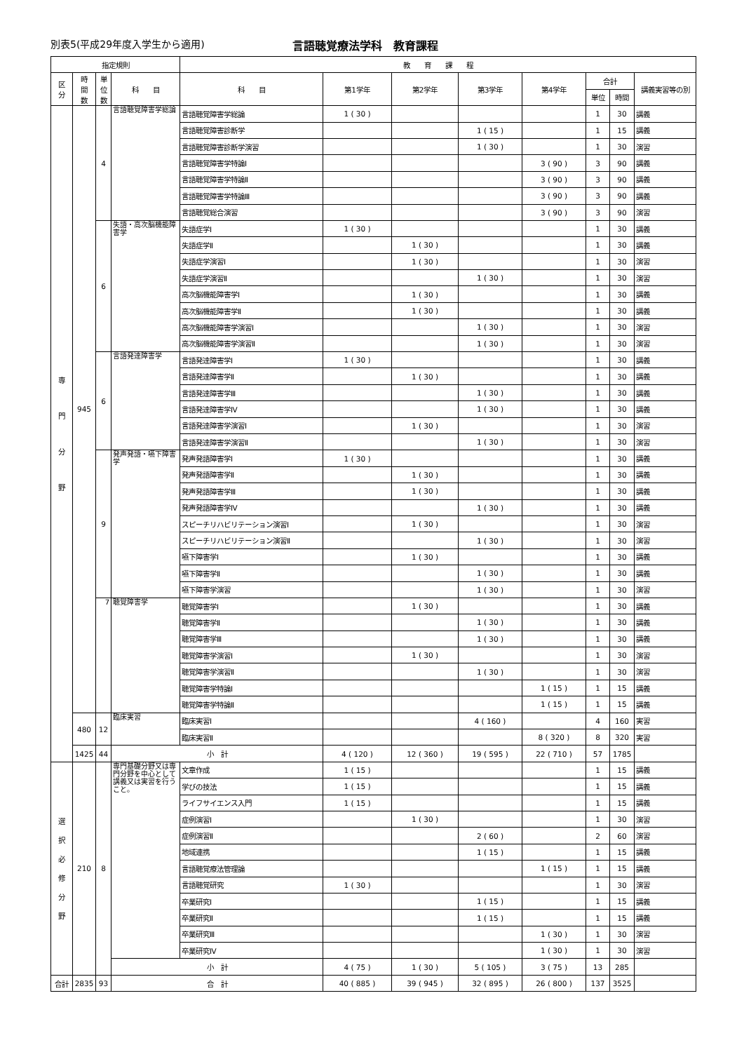別表5(平成29年度入学生から適用) 言語聴覚療法学科　教育課程
| 指定規則 | | | | 教 育 課 程 | | | | | | | |
| --- | --- | --- | --- | --- | --- | --- | --- | --- | --- | --- | --- |
| 区 分 | 時 間 数 | 単 位 数 | 科 目 | 科 目 | 第1学年 | 第2学年 | 第3学年 | 第4学年 | 合計 | | 講義実習等の別 |
| | | | | | | | | | 単位 | 時間 | |
| 専 門 分 野 | 945 | 4 | 言語聴覚障害学総論 | 言語聴覚障害学総論 | 1 ( 30 ) | | | | 1 | 30 | 講義 |
| | | | | 言語聴覚障害診断学 | | | 1 ( 15 ) | | 1 | 15 | 講義 |
| | | | | 言語聴覚障害診断学演習 | | | 1 ( 30 ) | | 1 | 30 | 演習 |
| | | | | 言語聴覚障害学特論Ⅰ | | | | 3 ( 90 ) | 3 | 90 | 講義 |
| | | | | 言語聴覚障害学特論Ⅱ | | | | 3 ( 90 ) | 3 | 90 | 講義 |
| | | | | 言語聴覚障害学特論Ⅲ | | | | 3 ( 90 ) | 3 | 90 | 講義 |
| | | | | 言語聴覚総合演習 | | | | 3 ( 90 ) | 3 | 90 | 演習 |
| | | 6 | 失語・高次脳機能障害学 | 失語症学Ⅰ | 1 ( 30 ) | | | | 1 | 30 | 講義 |
| | | | | 失語症学Ⅱ | | 1 ( 30 ) | | | 1 | 30 | 講義 |
| | | | | 失語症学演習Ⅰ | | 1 ( 30 ) | | | 1 | 30 | 演習 |
| | | | | 失語症学演習Ⅱ | | | 1 ( 30 ) | | 1 | 30 | 演習 |
| | | | | 高次脳機能障害学Ⅰ | | 1 ( 30 ) | | | 1 | 30 | 講義 |
| | | | | 高次脳機能障害学Ⅱ | | 1 ( 30 ) | | | 1 | 30 | 講義 |
| | | | | 高次脳機能障害学演習Ⅰ | | | 1 ( 30 ) | | 1 | 30 | 演習 |
| | | | | 高次脳機能障害学演習Ⅱ | | | 1 ( 30 ) | | 1 | 30 | 演習 |
| | | 6 | 言語発達障害学 | 言語発達障害学Ⅰ | 1 ( 30 ) | | | | 1 | 30 | 講義 |
| | | | | 言語発達障害学Ⅱ | | 1 ( 30 ) | | | 1 | 30 | 講義 |
| | | | | 言語発達障害学Ⅲ | | | 1 ( 30 ) | | 1 | 30 | 講義 |
| | | | | 言語発達障害学Ⅳ | | | 1 ( 30 ) | | 1 | 30 | 講義 |
| | | | | 言語発達障害学演習Ⅰ | | 1 ( 30 ) | | | 1 | 30 | 演習 |
| | | | | 言語発達障害学演習Ⅱ | | | 1 ( 30 ) | | 1 | 30 | 演習 |
| | | 9 | 発声発語・嚥下障害学 | 発声発語障害学Ⅰ | 1 ( 30 ) | | | | 1 | 30 | 講義 |
| | | | | 発声発語障害学Ⅱ | | 1 ( 30 ) | | | 1 | 30 | 講義 |
| | | | | 発声発語障害学Ⅲ | | 1 ( 30 ) | | | 1 | 30 | 講義 |
| | | | | 発声発語障害学Ⅳ | | | 1 ( 30 ) | | 1 | 30 | 講義 |
| | | | | スピーチリハビリテーション演習Ⅰ | | 1 ( 30 ) | | | 1 | 30 | 演習 |
| | | | | スピーチリハビリテーション演習Ⅱ | | | 1 ( 30 ) | | 1 | 30 | 演習 |
| | | | | 嚥下障害学Ⅰ | | 1 ( 30 ) | | | 1 | 30 | 講義 |
| | | | | 嚥下障害学Ⅱ | | | 1 ( 30 ) | | 1 | 30 | 講義 |
| | | | | 嚥下障害学演習 | | | 1 ( 30 ) | | 1 | 30 | 演習 |
| | | 7 | 聴覚障害学 | 聴覚障害学Ⅰ | | 1 ( 30 ) | | | 1 | 30 | 講義 |
| | | | | 聴覚障害学Ⅱ | | | 1 ( 30 ) | | 1 | 30 | 講義 |
| | | | | 聴覚障害学Ⅲ | | | 1 ( 30 ) | | 1 | 30 | 講義 |
| | | | | 聴覚障害学演習Ⅰ | | 1 ( 30 ) | | | 1 | 30 | 演習 |
| | | | | 聴覚障害学演習Ⅱ | | | 1 ( 30 ) | | 1 | 30 | 演習 |
| | | | | 聴覚障害学特論Ⅰ | | | | 1 ( 15 ) | 1 | 15 | 講義 |
| | | | | 聴覚障害学特論Ⅱ | | | | 1 ( 15 ) | 1 | 15 | 講義 |
| | 480 | 12 | 臨床実習 | 臨床実習Ⅰ | | | 4 ( 160 ) | | 4 | 160 | 実習 |
| | | | | 臨床実習Ⅱ | | | | 8 ( 320 ) | 8 | 320 | 実習 |
| | 1425 | 44 | 小 計 | | 4 ( 120 ) | 12 ( 360 ) | 19 ( 595 ) | 22 ( 710 ) | 57 | 1785 | |
| 選 択 必 修 分 野 | 210 | 8 | 専門基礎分野又は専門分野を中心として講義又は実習を行うこと。 | 文章作成 | 1 ( 15 ) | | | | 1 | 15 | 講義 |
| | | | | 学びの技法 | 1 ( 15 ) | | | | 1 | 15 | 講義 |
| | | | | ライフサイエンス入門 | 1 ( 15 ) | | | | 1 | 15 | 講義 |
| | | | | 症例演習Ⅰ | | 1 ( 30 ) | | | 1 | 30 | 演習 |
| | | | | 症例演習Ⅱ | | | 2 ( 60 ) | | 2 | 60 | 演習 |
| | | | | 地域連携 | | | 1 ( 15 ) | | 1 | 15 | 講義 |
| | | | | 言語聴覚療法管理論 | | | | 1 ( 15 ) | 1 | 15 | 講義 |
| | | | | 言語聴覚研究 | 1 ( 30 ) | | | | 1 | 30 | 演習 |
| | | | | 卒業研究Ⅰ | | | 1 ( 15 ) | | 1 | 15 | 講義 |
| | | | | 卒業研究Ⅱ | | | 1 ( 15 ) | | 1 | 15 | 講義 |
| | | | | 卒業研究Ⅲ | | | | 1 ( 30 ) | 1 | 30 | 演習 |
| | | | | 卒業研究Ⅳ | | | | 1 ( 30 ) | 1 | 30 | 演習 |
| | | | 小 計 | | 4 ( 75 ) | 1 ( 30 ) | 5 ( 105 ) | 3 ( 75 ) | 13 | 285 | |
| 合計 | 2835 | 93 | 合 計 | | 40 ( 885 ) | 39 ( 945 ) | 32 ( 895 ) | 26 ( 800 ) | 137 | 3525 | |